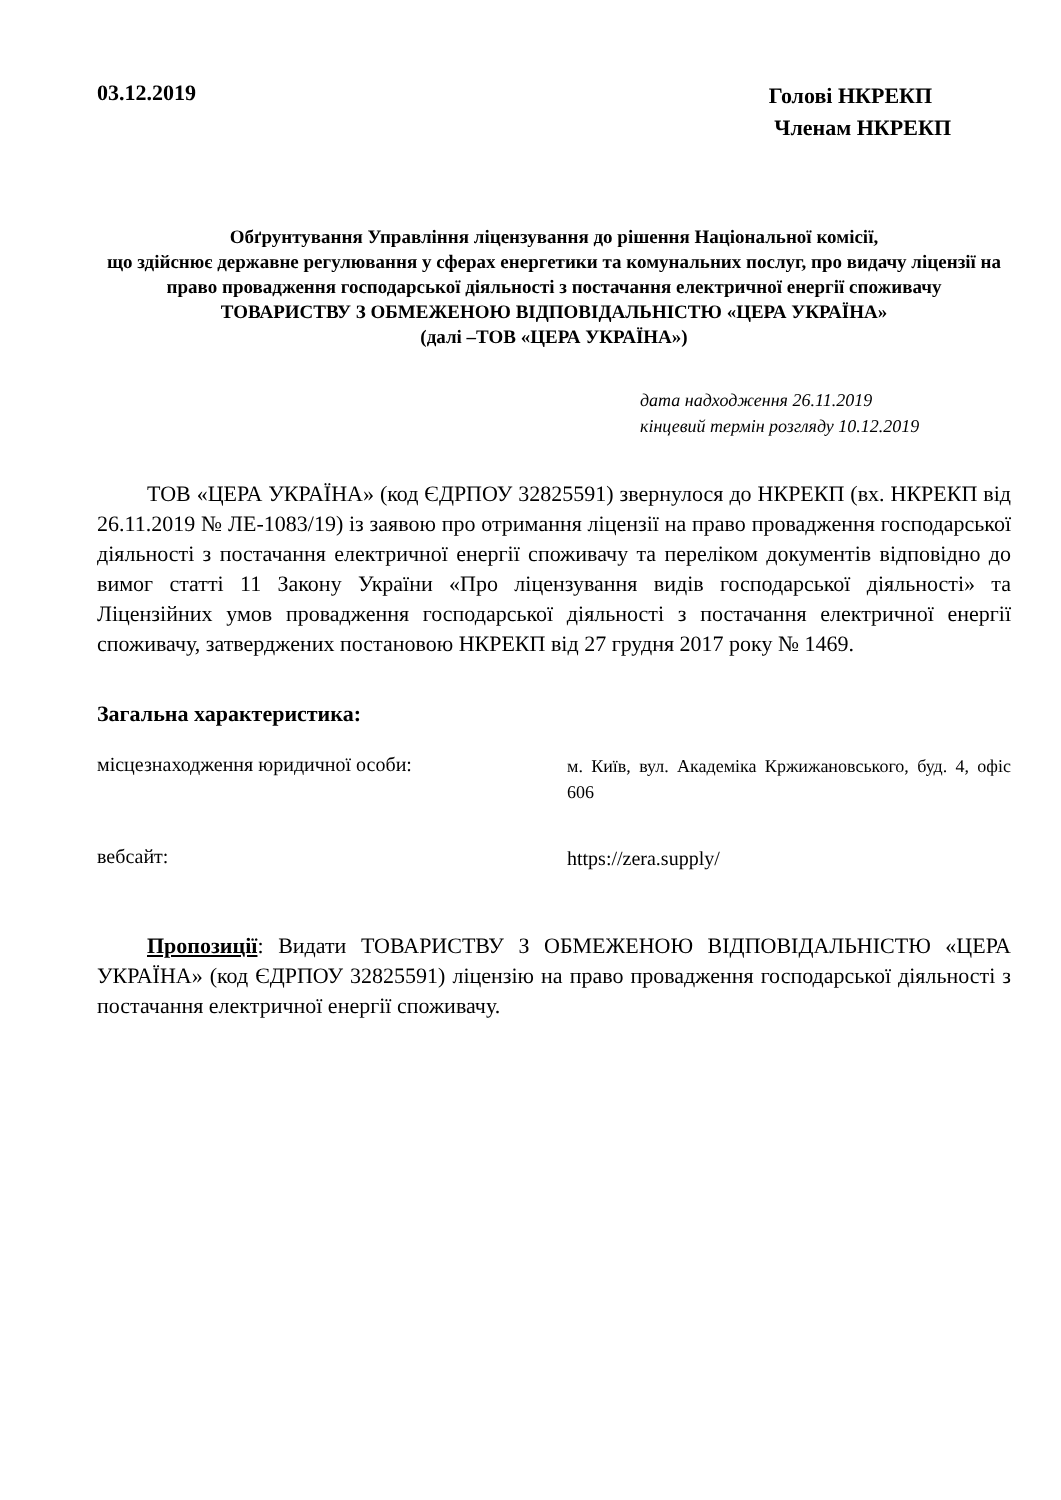03.12.2019
Голові НКРЕКП
Членам НКРЕКП
Обґрунтування Управління ліцензування до рішення Національної комісії,
що здійснює державне регулювання у сферах енергетики та комунальних послуг, про видачу ліцензії на право провадження господарської діяльності з постачання електричної енергії споживачу
ТОВАРИСТВУ З ОБМЕЖЕНОЮ ВІДПОВІДАЛЬНІСТЮ «ЦЕРА УКРАЇНА»
(далі –ТОВ «ЦЕРА УКРАЇНА»)
дата надходження 26.11.2019
кінцевий термін розгляду 10.12.2019
ТОВ «ЦЕРА УКРАЇНА» (код ЄДРПОУ 32825591) звернулося до НКРЕКП (вх. НКРЕКП від 26.11.2019 № ЛЕ-1083/19) із заявою про отримання ліцензії на право провадження господарської діяльності з постачання електричної енергії споживачу та переліком документів відповідно до вимог статті 11 Закону України «Про ліцензування видів господарської діяльності» та Ліцензійних умов провадження господарської діяльності з постачання електричної енергії споживачу, затверджених постановою НКРЕКП від 27 грудня 2017 року № 1469.
Загальна характеристика:
місцезнаходження юридичної особи:
м. Київ, вул. Академіка Кржижановського, буд. 4, офіс 606
вебсайт:
https://zera.supply/
Пропозиції: Видати ТОВАРИСТВУ З ОБМЕЖЕНОЮ ВІДПОВІДАЛЬНІСТЮ «ЦЕРА УКРАЇНА» (код ЄДРПОУ 32825591) ліцензію на право провадження господарської діяльності з постачання електричної енергії споживачу.